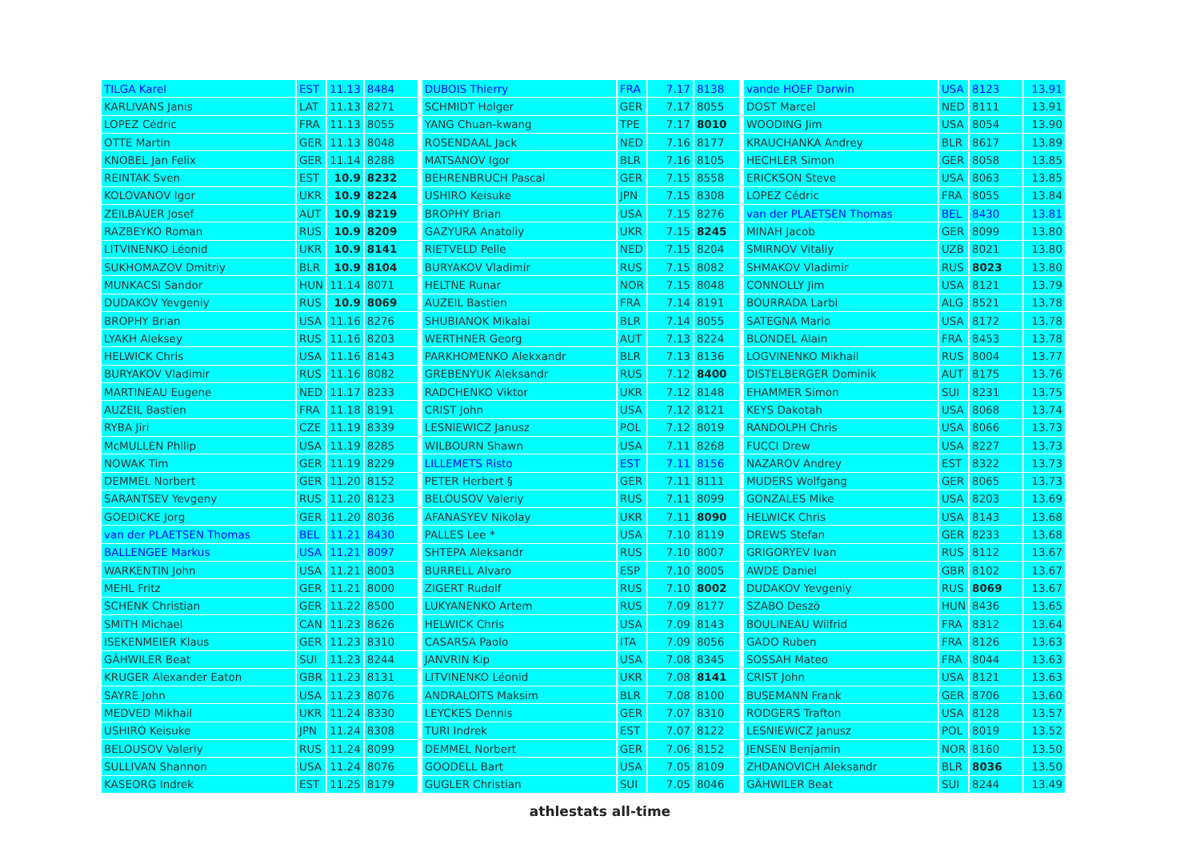| TILGA Karel | EST | 11.13 | 8484 | | DUBOIS Thierry | FRA | 7.17 | 8138 | | vande HOEF Darwin | USA | 8123 | 13.91 |
| KARLIVANS Janis | LAT | 11.13 | 8271 | | SCHMIDT Holger | GER | 7.17 | 8055 | | DOST Marcel | NED | 8111 | 13.91 |
| LOPEZ Cédric | FRA | 11.13 | 8055 | | YANG Chuan-kwang | TPE | 7.17 | 8010 | | WOODING Jim | USA | 8054 | 13.90 |
| OTTE Martin | GER | 11.13 | 8048 | | ROSENDAAL Jack | NED | 7.16 | 8177 | | KRAUCHANKA Andrey | BLR | 8617 | 13.89 |
| KNOBEL Jan Felix | GER | 11.14 | 8288 | | MATSANOV Igor | BLR | 7.16 | 8105 | | HECHLER Simon | GER | 8058 | 13.85 |
| REINTAK Sven | EST | 10.9 | 8232 | | BEHRENBRUCH Pascal | GER | 7.15 | 8558 | | ERICKSON Steve | USA | 8063 | 13.85 |
| KOLOVANOV Igor | UKR | 10.9 | 8224 | | USHIRO Keisuke | JPN | 7.15 | 8308 | | LOPEZ Cédric | FRA | 8055 | 13.84 |
| ZEILBAUER Josef | AUT | 10.9 | 8219 | | BROPHY Brian | USA | 7.15 | 8276 | | van der PLAETSEN Thomas | BEL | 8430 | 13.81 |
| RAZBEYKO Roman | RUS | 10.9 | 8209 | | GAZYURA Anatoliy | UKR | 7.15 | 8245 | | MINAH Jacob | GER | 8099 | 13.80 |
| LITVINENKO Léonid | UKR | 10.9 | 8141 | | RIETVELD Pelle | NED | 7.15 | 8204 | | SMIRNOV Vitaliy | UZB | 8021 | 13.80 |
| SUKHOMAZOV Dmitriy | BLR | 10.9 | 8104 | | BURYAKOV Vladimir | RUS | 7.15 | 8082 | | SHMAKOV Vladimir | RUS | 8023 | 13.80 |
| MUNKACSI Sandor | HUN | 11.14 | 8071 | | HELTNE Runar | NOR | 7.15 | 8048 | | CONNOLLY Jim | USA | 8121 | 13.79 |
| DUDAKOV Yevgeniy | RUS | 10.9 | 8069 | | AUZEIL Bastien | FRA | 7.14 | 8191 | | BOURRADA Larbi | ALG | 8521 | 13.78 |
| BROPHY Brian | USA | 11.16 | 8276 | | SHUBIANOK Mikalai | BLR | 7.14 | 8055 | | SATEGNA Mario | USA | 8172 | 13.78 |
| LYAKH Aleksey | RUS | 11.16 | 8203 | | WERTHNER Georg | AUT | 7.13 | 8224 | | BLONDEL Alain | FRA | 8453 | 13.78 |
| HELWICK Chris | USA | 11.16 | 8143 | | PARKHOMENKO Alekxandr | BLR | 7.13 | 8136 | | LOGVINENKO Mikhail | RUS | 8004 | 13.77 |
| BURYAKOV Vladimir | RUS | 11.16 | 8082 | | GREBENYUK Aleksandr | RUS | 7.12 | 8400 | | DISTELBERGER Dominik | AUT | 8175 | 13.76 |
| MARTINEAU Eugene | NED | 11.17 | 8233 | | RADCHENKO Viktor | UKR | 7.12 | 8148 | | EHAMMER Simon | SUI | 8231 | 13.75 |
| AUZEIL Bastien | FRA | 11.18 | 8191 | | CRIST John | USA | 7.12 | 8121 | | KEYS Dakotah | USA | 8068 | 13.74 |
| RYBA Jiri | CZE | 11.19 | 8339 | | LESNIEWICZ Janusz | POL | 7.12 | 8019 | | RANDOLPH Chris | USA | 8066 | 13.73 |
| McMULLEN Philip | USA | 11.19 | 8285 | | WILBOURN Shawn | USA | 7.11 | 8268 | | FUCCI Drew | USA | 8227 | 13.73 |
| NOWAK Tim | GER | 11.19 | 8229 | | LILLEMETS Risto | EST | 7.11 | 8156 | | NAZAROV Andrey | EST | 8322 | 13.73 |
| DEMMEL Norbert | GER | 11.20 | 8152 | | PETER Herbert § | GER | 7.11 | 8111 | | MUDERS Wolfgang | GER | 8065 | 13.73 |
| SARANTSEV Yevgeny | RUS | 11.20 | 8123 | | BELOUSOV Valeriy | RUS | 7.11 | 8099 | | GONZALES Mike | USA | 8203 | 13.69 |
| GOEDICKE Jorg | GER | 11.20 | 8036 | | AFANASYEV Nikolay | UKR | 7.11 | 8090 | | HELWICK Chris | USA | 8143 | 13.68 |
| van der PLAETSEN Thomas | BEL | 11.21 | 8430 | | PALLES Lee * | USA | 7.10 | 8119 | | DREWS Stefan | GER | 8233 | 13.68 |
| BALLENGEE Markus | USA | 11.21 | 8097 | | SHTEPA Aleksandr | RUS | 7.10 | 8007 | | GRIGORYEV Ivan | RUS | 8112 | 13.67 |
| WARKENTIN John | USA | 11.21 | 8003 | | BURRELL Alvaro | ESP | 7.10 | 8005 | | AWDE Daniel | GBR | 8102 | 13.67 |
| MEHL Fritz | GER | 11.21 | 8000 | | ZIGERT Rudolf | RUS | 7.10 | 8002 | | DUDAKOV Yevgeniy | RUS | 8069 | 13.67 |
| SCHENK Christian | GER | 11.22 | 8500 | | LUKYANENKO Artem | RUS | 7.09 | 8177 | | SZABO Deszö | HUN | 8436 | 13.65 |
| SMITH Michael | CAN | 11.23 | 8626 | | HELWICK Chris | USA | 7.09 | 8143 | | BOULINEAU Wilfrid | FRA | 8312 | 13.64 |
| ISEKENMEIER Klaus | GER | 11.23 | 8310 | | CASARSA Paolo | ITA | 7.09 | 8056 | | GADO Ruben | FRA | 8126 | 13.63 |
| GÄHWILER Beat | SUI | 11.23 | 8244 | | JANVRIN Kip | USA | 7.08 | 8345 | | SOSSAH Mateo | FRA | 8044 | 13.63 |
| KRUGER Alexander Eaton | GBR | 11.23 | 8131 | | LITVINENKO Léonid | UKR | 7.08 | 8141 | | CRIST John | USA | 8121 | 13.63 |
| SAYRE John | USA | 11.23 | 8076 | | ANDRALOITS Maksim | BLR | 7.08 | 8100 | | BUSEMANN Frank | GER | 8706 | 13.60 |
| MEDVED Mikhail | UKR | 11.24 | 8330 | | LEYCKES Dennis | GER | 7.07 | 8310 | | RODGERS Trafton | USA | 8128 | 13.57 |
| USHIRO Keisuke | JPN | 11.24 | 8308 | | TURI Indrek | EST | 7.07 | 8122 | | LESNIEWICZ Janusz | POL | 8019 | 13.52 |
| BELOUSOV Valeriy | RUS | 11.24 | 8099 | | DEMMEL Norbert | GER | 7.06 | 8152 | | JENSEN Benjamin | NOR | 8160 | 13.50 |
| SULLIVAN Shannon | USA | 11.24 | 8076 | | GOODELL Bart | USA | 7.05 | 8109 | | ZHDANOVICH Aleksandr | BLR | 8036 | 13.50 |
| KASEORG Indrek | EST | 11.25 | 8179 | | GUGLER Christian | SUI | 7.05 | 8046 | | GÄHWILER Beat | SUI | 8244 | 13.49 |
athlestats all-time